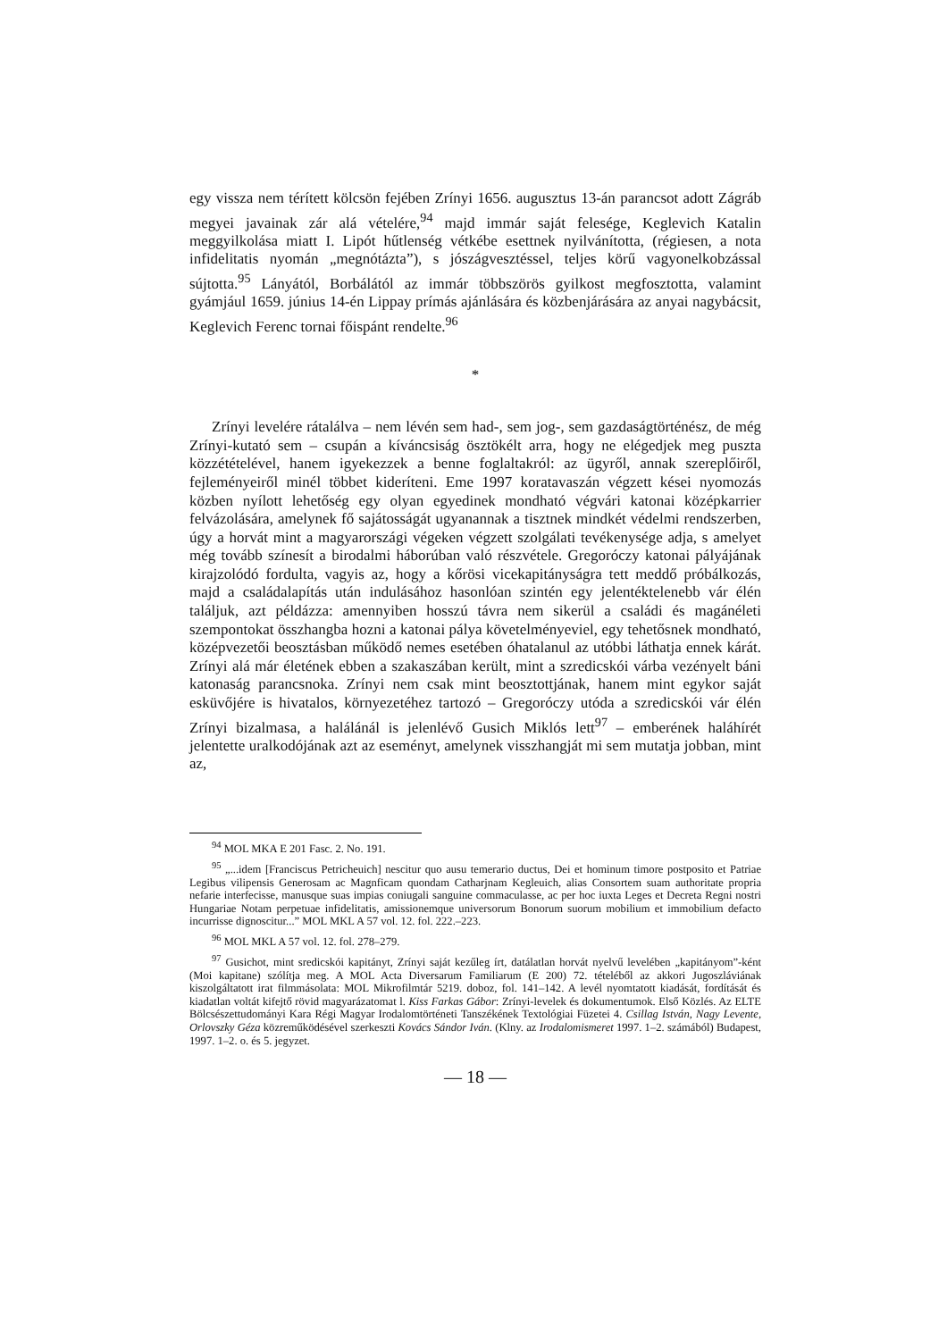egy vissza nem térített kölcsön fejében Zrínyi 1656. augusztus 13-án parancsot adott Zágráb megyei javainak zár alá vételére,<sup>94</sup> majd immár saját felesége, Keglevich Katalin meggyilkolása miatt I. Lipót hűtlenség vétkébe esettnek nyilvánította, (régiesen, a nota infidelitatis nyomán „megnótázta”), s jószágvesztéssel, teljes körű vagyonelkobzással sújtotta.<sup>95</sup> Lányától, Borbálától az immár többszörös gyilkost megfosztotta, valamint gyámjául 1659. június 14-én Lippay prímás ajánlására és közbenjárására az anyai nagybácsit, Keglevich Ferenc tornai főispánt rendelte.<sup>96</sup>
*
Zrínyi levelére rátalálva – nem lévén sem had-, sem jog-, sem gazdaságtörténész, de még Zrínyi-kutató sem – csupán a kíváncsiság ösztökélt arra, hogy ne elégedjek meg puszta közzétételével, hanem igyekezzek a benne foglaltakról: az ügyről, annak szereplőiről, fejleményeiről minél többet kideríteni. Eme 1997 koratavaszán végzett kései nyomozás közben nyílott lehetőség egy olyan egyedinek mondható végvári katonai középkarrier felvázolására, amelynek fő sajátosságát ugyanannak a tisztnek mindkét védelmi rendszerben, úgy a horvát mint a magyarországi végeken végzett szolgálati tevékenysége adja, s amelyet még tovább színesít a birodalmi háborúban való részvétele. Gregoróczy katonai pályájának kirajzolódó fordulta, vagyis az, hogy a kőrösi vicekapitányságra tett meddő próbálkozás, majd a családalapítás után indulásához hasonlóan szintén egy jelentéktelenebb vár élén találjuk, azt példázza: amennyiben hosszú távra nem sikerül a családi és magánéleti szempontokat összhangba hozni a katonai pálya követelményeviel, egy tehetősnek mondható, középvezetői beosztásban működő nemes esetében óhatalanul az utóbbi láthatja ennek kárát. Zrínyi alá már életének ebben a szakaszában került, mint a szredicskói várba vezényelt báni katonaság parancsnoka. Zrínyi nem csak mint beosztottjának, hanem mint egykor saját esküvőjére is hivatalos, környezetéhez tartozó – Gregoróczy utóda a szredicskói vár élén Zrínyi bizalmasa, a halálánál is jelenlévő Gusich Miklós lett<sup>97</sup> – emberének haláhírét jelentette uralkodójának azt az eseményt, amelynek visszhangját mi sem mutatja jobban, mint az,
<sup>94</sup> MOL MKA E 201 Fasc. 2. No. 191.
<sup>95</sup> „...idem [Franciscus Petricheuich] nescitur quo ausu temerario ductus, Dei et hominum timore postposito et Patriae Legibus vilipensis Generosam ac Magnficam quondam Catharjnam Kegleuich, alias Consortem suam authoritate propria nefarie interfecisse, manusque suas impias coniugali sanguine commaculasse, ac per hoc iuxta Leges et Decreta Regni nostri Hungariae Notam perpetuae infidelitatis, amissionemque universorum Bonorum suorum mobilium et immobilium defacto incurrisse dignoscitur...” MOL MKL A 57 vol. 12. fol. 222.–223.
<sup>96</sup> MOL MKL A 57 vol. 12. fol. 278–279.
<sup>97</sup> Gusichot, mint sredicskói kapitányt, Zrínyi saját kezűleg írt, datálatlan horvát nyelvű levelében „kapitányom”-ként (Moi kapitane) szólítja meg. A MOL Acta Diversarum Familiarum (E 200) 72. tételéből az akkori Jugoszláviának kiszolgáltatott irat filmmásolata: MOL Mikrofilmtár 5219. doboz, fol. 141–142. A levél nyomtatott kiadását, fordítását és kiadatlan voltát kifejtő rövid magyarázatomat l. Kiss Farkas Gábor: Zrínyi-levelek és dokumentumok. Első Közlés. Az ELTE Bölcsészettudományi Kara Régi Magyar Irodalomtörténeti Tanszékének Textológiai Füzetei 4. Csillag István, Nagy Levente, Orlovszky Géza közreműködésével szerkeszti Kovács Sándor Iván. (Klny. az Irodalomismeret 1997. 1–2. számából) Budapest, 1997. 1–2. o. és 5. jegyzet.
— 18 —